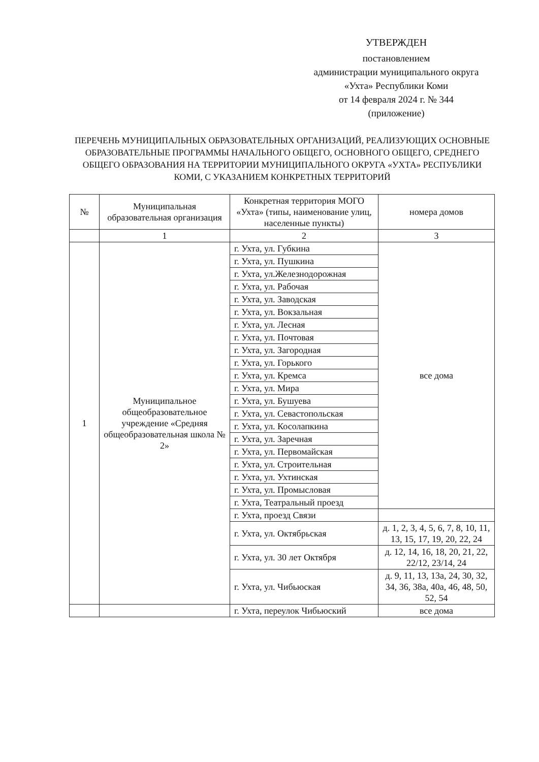УТВЕРЖДЕН
постановлением
администрации муниципального округа
«Ухта» Республики Коми
от 14 февраля 2024 г. № 344
(приложение)
ПЕРЕЧЕНЬ МУНИЦИПАЛЬНЫХ ОБРАЗОВАТЕЛЬНЫХ ОРГАНИЗАЦИЙ, РЕАЛИЗУЮЩИХ ОСНОВНЫЕ ОБРАЗОВАТЕЛЬНЫЕ ПРОГРАММЫ НАЧАЛЬНОГО ОБЩЕГО, ОСНОВНОГО ОБЩЕГО, СРЕДНЕГО ОБЩЕГО ОБРАЗОВАНИЯ НА ТЕРРИТОРИИ МУНИЦИПАЛЬНОГО ОКРУГА «УХТА» РЕСПУБЛИКИ КОМИ, С УКАЗАНИЕМ КОНКРЕТНЫХ ТЕРРИТОРИЙ
| № | Муниципальная образовательная организация | Конкретная территория МОГО «Ухта» (типы, наименование улиц, населенные пункты) | номера домов |
| --- | --- | --- | --- |
| | 1 | 2 | 3 |
| 1 | Муниципальное общеобразовательное учреждение «Средняя общеобразовательная школа № 2» | г. Ухта, ул. Губкина | все дома |
| | | г. Ухта, ул. Пушкина | |
| | | г. Ухта, ул.Железнодорожная | |
| | | г. Ухта, ул. Рабочая | |
| | | г. Ухта, ул. Заводская | |
| | | г. Ухта, ул. Вокзальная | |
| | | г. Ухта, ул. Лесная | |
| | | г. Ухта, ул. Почтовая | |
| | | г. Ухта, ул. Загородная | |
| | | г. Ухта, ул. Горького | |
| | | г. Ухта, ул. Кремса | |
| | | г. Ухта, ул. Мира | |
| | | г. Ухта, ул. Бушуева | |
| | | г. Ухта, ул. Севастопольская | |
| | | г. Ухта, ул. Косолапкина | |
| | | г. Ухта, ул. Заречная | |
| | | г. Ухта, ул. Первомайская | |
| | | г. Ухта, ул. Строительная | |
| | | г. Ухта, ул. Ухтинская | |
| | | г. Ухта, ул. Промысловая | |
| | | г. Ухта, Театральный проезд | |
| | | г. Ухта, проезд Связи | |
| | | г. Ухта, ул. Октябрьская | д. 1, 2, 3, 4, 5, 6, 7, 8, 10, 11, 13, 15, 17, 19, 20, 22, 24 |
| | | г. Ухта, ул. 30 лет Октября | д. 12, 14, 16, 18, 20, 21, 22, 22/12, 23/14, 24 |
| | | г. Ухта, ул. Чибьюская | д. 9, 11, 13, 13а, 24, 30, 32, 34, 36, 38а, 40а, 46, 48, 50, 52, 54 |
| | | г. Ухта, переулок Чибьюский | все дома |